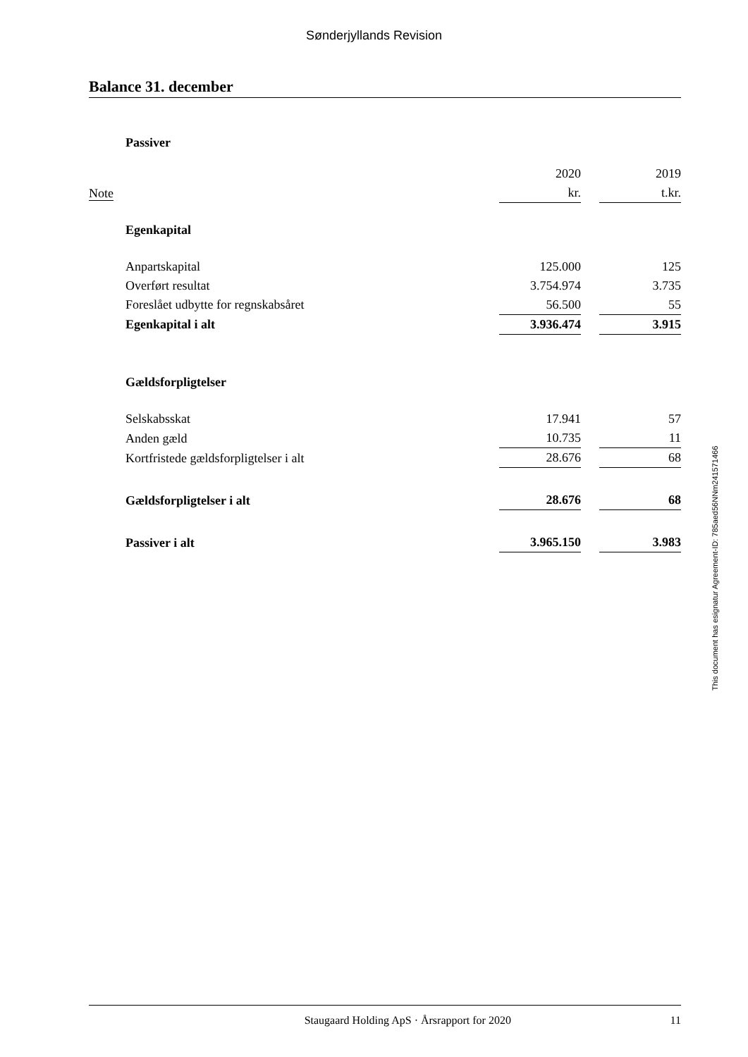Sønderjyllands Revision
Balance 31. december
| | Passiver | | | |
| | | 2020 | | 2019 |
| Note | | kr. | | t.kr. |
| | Egenkapital | | | |
| | Anpartskapital | 125.000 | | 125 |
| | Overført resultat | 3.754.974 | | 3.735 |
| | Foreslået udbytte for regnskabsåret | 56.500 | | 55 |
| | Egenkapital i alt | 3.936.474 | | 3.915 |
| | Gældsforpligtelser | | | |
| | Selskabsskat | 17.941 | | 57 |
| | Anden gæld | 10.735 | | 11 |
| | Kortfristede gældsforpligtelser i alt | 28.676 | | 68 |
| | Gældsforpligtelser i alt | 28.676 | | 68 |
| | Passiver i alt | 3.965.150 | | 3.983 |
This document has esignatur Agreement-ID: 785aed56NNm241571466
Staugaard Holding ApS · Årsrapport for 2020 11